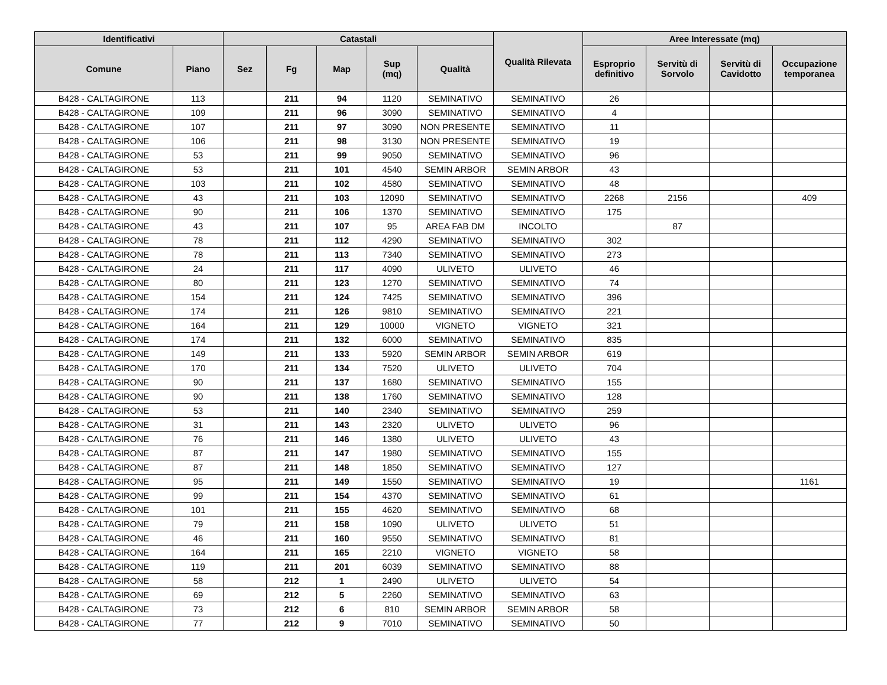| Identificativi | | Catastali | | | | | Qualità Rilevata | Aree Interessate (mq) | | | |
| --- | --- | --- | --- | --- | --- | --- | --- | --- | --- | --- | --- |
| Comune | Piano | Sez | Fg | Map | Sup (mq) | Qualità | | Esproprio definitivo | Servitù di Sorvolo | Servitù di Cavidotto | Occupazione temporanea |
| B428 - CALTAGIRONE | 113 | | 211 | 94 | 1120 | SEMINATIVO | SEMINATIVO | 26 | | | |
| B428 - CALTAGIRONE | 109 | | 211 | 96 | 3090 | SEMINATIVO | SEMINATIVO | 4 | | | |
| B428 - CALTAGIRONE | 107 | | 211 | 97 | 3090 | NON PRESENTE | SEMINATIVO | 11 | | | |
| B428 - CALTAGIRONE | 106 | | 211 | 98 | 3130 | NON PRESENTE | SEMINATIVO | 19 | | | |
| B428 - CALTAGIRONE | 53 | | 211 | 99 | 9050 | SEMINATIVO | SEMINATIVO | 96 | | | |
| B428 - CALTAGIRONE | 53 | | 211 | 101 | 4540 | SEMIN ARBOR | SEMIN ARBOR | 43 | | | |
| B428 - CALTAGIRONE | 103 | | 211 | 102 | 4580 | SEMINATIVO | SEMINATIVO | 48 | | | |
| B428 - CALTAGIRONE | 43 | | 211 | 103 | 12090 | SEMINATIVO | SEMINATIVO | 2268 | 2156 | | 409 |
| B428 - CALTAGIRONE | 90 | | 211 | 106 | 1370 | SEMINATIVO | SEMINATIVO | 175 | | | |
| B428 - CALTAGIRONE | 43 | | 211 | 107 | 95 | AREA FAB DM | INCOLTO | | 87 | | |
| B428 - CALTAGIRONE | 78 | | 211 | 112 | 4290 | SEMINATIVO | SEMINATIVO | 302 | | | |
| B428 - CALTAGIRONE | 78 | | 211 | 113 | 7340 | SEMINATIVO | SEMINATIVO | 273 | | | |
| B428 - CALTAGIRONE | 24 | | 211 | 117 | 4090 | ULIVETO | ULIVETO | 46 | | | |
| B428 - CALTAGIRONE | 80 | | 211 | 123 | 1270 | SEMINATIVO | SEMINATIVO | 74 | | | |
| B428 - CALTAGIRONE | 154 | | 211 | 124 | 7425 | SEMINATIVO | SEMINATIVO | 396 | | | |
| B428 - CALTAGIRONE | 174 | | 211 | 126 | 9810 | SEMINATIVO | SEMINATIVO | 221 | | | |
| B428 - CALTAGIRONE | 164 | | 211 | 129 | 10000 | VIGNETO | VIGNETO | 321 | | | |
| B428 - CALTAGIRONE | 174 | | 211 | 132 | 6000 | SEMINATIVO | SEMINATIVO | 835 | | | |
| B428 - CALTAGIRONE | 149 | | 211 | 133 | 5920 | SEMIN ARBOR | SEMIN ARBOR | 619 | | | |
| B428 - CALTAGIRONE | 170 | | 211 | 134 | 7520 | ULIVETO | ULIVETO | 704 | | | |
| B428 - CALTAGIRONE | 90 | | 211 | 137 | 1680 | SEMINATIVO | SEMINATIVO | 155 | | | |
| B428 - CALTAGIRONE | 90 | | 211 | 138 | 1760 | SEMINATIVO | SEMINATIVO | 128 | | | |
| B428 - CALTAGIRONE | 53 | | 211 | 140 | 2340 | SEMINATIVO | SEMINATIVO | 259 | | | |
| B428 - CALTAGIRONE | 31 | | 211 | 143 | 2320 | ULIVETO | ULIVETO | 96 | | | |
| B428 - CALTAGIRONE | 76 | | 211 | 146 | 1380 | ULIVETO | ULIVETO | 43 | | | |
| B428 - CALTAGIRONE | 87 | | 211 | 147 | 1980 | SEMINATIVO | SEMINATIVO | 155 | | | |
| B428 - CALTAGIRONE | 87 | | 211 | 148 | 1850 | SEMINATIVO | SEMINATIVO | 127 | | | |
| B428 - CALTAGIRONE | 95 | | 211 | 149 | 1550 | SEMINATIVO | SEMINATIVO | 19 | | | 1161 |
| B428 - CALTAGIRONE | 99 | | 211 | 154 | 4370 | SEMINATIVO | SEMINATIVO | 61 | | | |
| B428 - CALTAGIRONE | 101 | | 211 | 155 | 4620 | SEMINATIVO | SEMINATIVO | 68 | | | |
| B428 - CALTAGIRONE | 79 | | 211 | 158 | 1090 | ULIVETO | ULIVETO | 51 | | | |
| B428 - CALTAGIRONE | 46 | | 211 | 160 | 9550 | SEMINATIVO | SEMINATIVO | 81 | | | |
| B428 - CALTAGIRONE | 164 | | 211 | 165 | 2210 | VIGNETO | VIGNETO | 58 | | | |
| B428 - CALTAGIRONE | 119 | | 211 | 201 | 6039 | SEMINATIVO | SEMINATIVO | 88 | | | |
| B428 - CALTAGIRONE | 58 | | 212 | 1 | 2490 | ULIVETO | ULIVETO | 54 | | | |
| B428 - CALTAGIRONE | 69 | | 212 | 5 | 2260 | SEMINATIVO | SEMINATIVO | 63 | | | |
| B428 - CALTAGIRONE | 73 | | 212 | 6 | 810 | SEMIN ARBOR | SEMIN ARBOR | 58 | | | |
| B428 - CALTAGIRONE | 77 | | 212 | 9 | 7010 | SEMINATIVO | SEMINATIVO | 50 | | | |